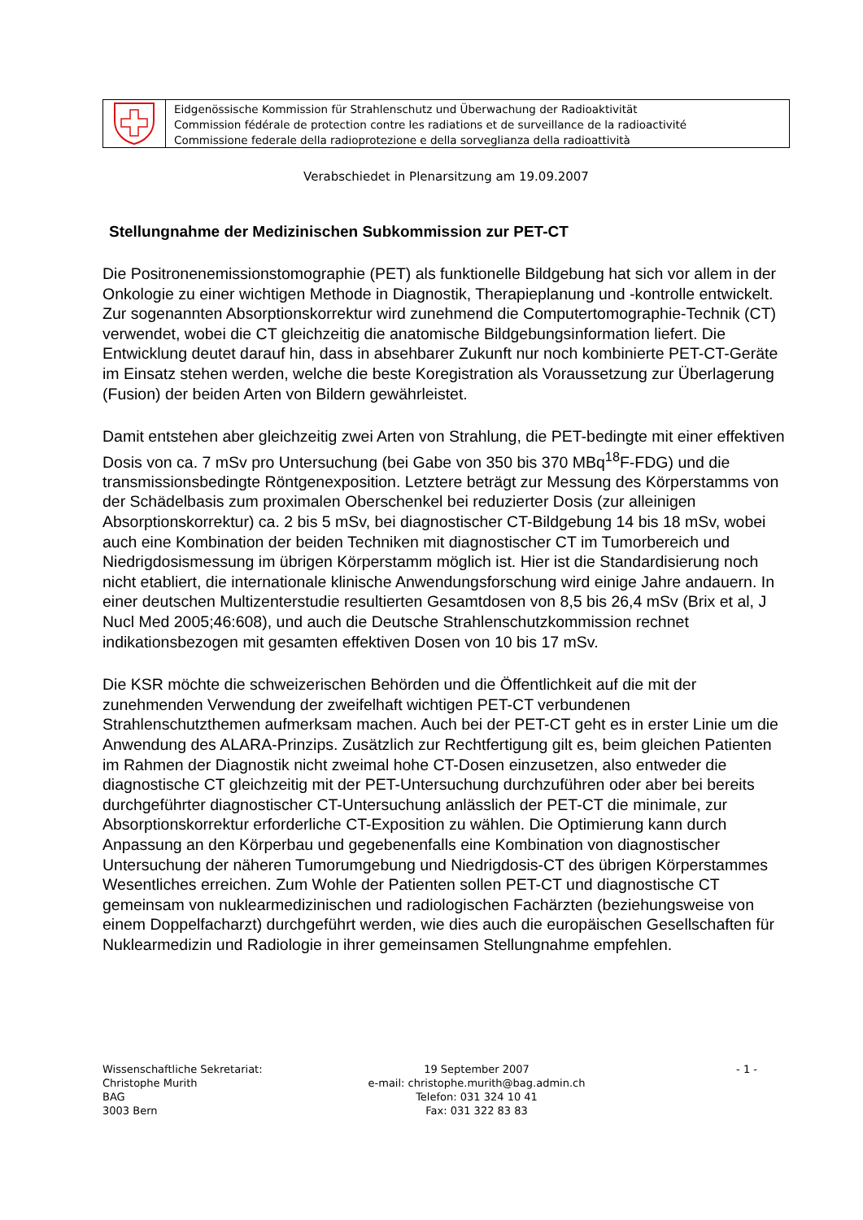Eidgenössische Kommission für Strahlenschutz und Überwachung der Radioaktivität
Commission fédérale de protection contre les radiations et de surveillance de la radioactivité
Commissione federale della radioprotezione e della sorveglianza della radioattività
Verabschiedet in Plenarsitzung am 19.09.2007
Stellungnahme der Medizinischen Subkommission zur PET-CT
Die Positronenemissionstomographie (PET) als funktionelle Bildgebung hat sich vor allem in der Onkologie zu einer wichtigen Methode in Diagnostik, Therapieplanung und -kontrolle entwickelt. Zur sogenannten Absorptionskorrektur wird zunehmend die Computertomographie-Technik (CT) verwendet, wobei die CT gleichzeitig die anatomische Bildgebungsinformation liefert. Die Entwicklung deutet darauf hin, dass in absehbarer Zukunft nur noch kombinierte PET-CT-Geräte im Einsatz stehen werden, welche die beste Koregistration als Voraussetzung zur Überlagerung (Fusion) der beiden Arten von Bildern gewährleistet.
Damit entstehen aber gleichzeitig zwei Arten von Strahlung, die PET-bedingte mit einer effektiven Dosis von ca. 7 mSv pro Untersuchung (bei Gabe von 350 bis 370 MBq<sup>18</sup>F-FDG) und die transmissionsbedingte Röntgenexposition. Letztere beträgt zur Messung des Körperstamms von der Schädelbasis zum proximalen Oberschenkel bei reduzierter Dosis (zur alleinigen Absorptionskorrektur) ca. 2 bis 5 mSv, bei diagnostischer CT-Bildgebung 14 bis 18 mSv, wobei auch eine Kombination der beiden Techniken mit diagnostischer CT im Tumorbereich und Niedrigdosismessung im übrigen Körperstamm möglich ist. Hier ist die Standardisierung noch nicht etabliert, die internationale klinische Anwendungsforschung wird einige Jahre andauern. In einer deutschen Multizenterstudie resultierten Gesamtdosen von 8,5 bis 26,4 mSv (Brix et al, J Nucl Med 2005;46:608), und auch die Deutsche Strahlenschutzkommission rechnet indikationsbezogen mit gesamten effektiven Dosen von 10 bis 17 mSv.
Die KSR möchte die schweizerischen Behörden und die Öffentlichkeit auf die mit der zunehmenden Verwendung der zweifelhaft wichtigen PET-CT verbundenen Strahlenschutzthemen aufmerksam machen. Auch bei der PET-CT geht es in erster Linie um die Anwendung des ALARA-Prinzips. Zusätzlich zur Rechtfertigung gilt es, beim gleichen Patienten im Rahmen der Diagnostik nicht zweimal hohe CT-Dosen einzusetzen, also entweder die diagnostische CT gleichzeitig mit der PET-Untersuchung durchzuführen oder aber bei bereits durchgeführter diagnostischer CT-Untersuchung anlässlich der PET-CT die minimale, zur Absorptionskorrektur erforderliche CT-Exposition zu wählen. Die Optimierung kann durch Anpassung an den Körperbau und gegebenenfalls eine Kombination von diagnostischer Untersuchung der näheren Tumorumgebung und Niedrigdosis-CT des übrigen Körperstammes Wesentliches erreichen. Zum Wohle der Patienten sollen PET-CT und diagnostische CT gemeinsam von nuklearmedizinischen und radiologischen Fachärzten (beziehungsweise von einem Doppelfacharzt) durchgeführt werden, wie dies auch die europäischen Gesellschaften für Nuklearmedizin und Radiologie in ihrer gemeinsamen Stellungnahme empfehlen.
Wissenschaftliche Sekretariat: Christophe Murith BAG 3003 Bern
19 September 2007 e-mail: christophe.murith@bag.admin.ch Telefon: 031 324 10 41 Fax: 031 322 83 83
- 1 -